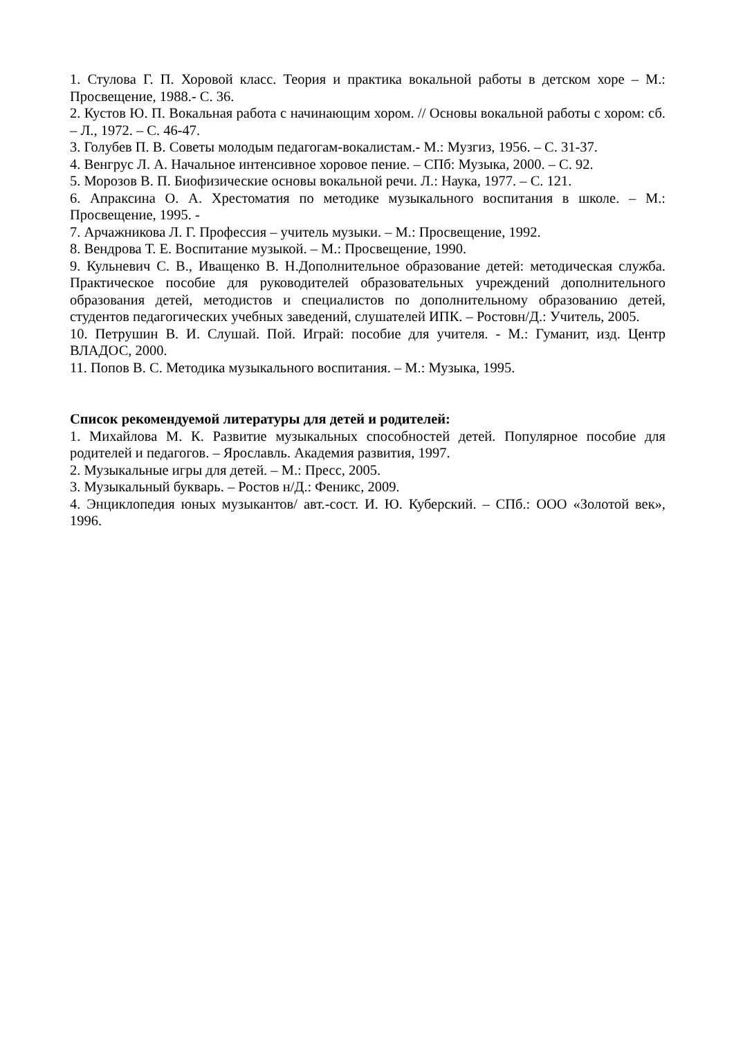1. Стулова Г. П. Хоровой класс. Теория и практика вокальной работы в детском хоре – М.: Просвещение, 1988.- С. 36.
2. Кустов Ю. П. Вокальная работа с начинающим хором. // Основы вокальной работы с хором: сб. – Л., 1972. – С. 46-47.
3. Голубев П. В. Советы молодым педагогам-вокалистам.- М.: Музгиз, 1956. – С. 31-37.
4. Венгрус Л. А. Начальное интенсивное хоровое пение. – СПб: Музыка, 2000. – С. 92.
5. Морозов В. П. Биофизические основы вокальной речи. Л.: Наука, 1977. – С. 121.
6. Апраксина О. А. Хрестоматия по методике музыкального воспитания в школе. – М.: Просвещение, 1995. -
7. Арчажникова Л. Г. Профессия – учитель музыки. – М.: Просвещение, 1992.
8. Вендрова Т. Е. Воспитание музыкой. – М.: Просвещение, 1990.
9. Кульневич С. В., Иващенко В. Н.Дополнительное образование детей: методическая служба. Практическое пособие для руководителей образовательных учреждений дополнительного образования детей, методистов и специалистов по дополнительному образованию детей, студентов педагогических учебных заведений, слушателей ИПК. – Ростовн/Д.: Учитель, 2005.
10. Петрушин В. И. Слушай. Пой. Играй: пособие для учителя. - М.: Гуманит, изд. Центр ВЛАДОС, 2000.
11. Попов В. С. Методика музыкального воспитания. – М.: Музыка, 1995.
Список рекомендуемой литературы для детей и родителей:
1. Михайлова М. К. Развитие музыкальных способностей детей. Популярное пособие для родителей и педагогов. – Ярославль. Академия развития, 1997.
2. Музыкальные игры для детей. – М.: Пресс, 2005.
3. Музыкальный букварь. – Ростов н/Д.: Феникс, 2009.
4. Энциклопедия юных музыкантов/ авт.-сост. И. Ю. Куберский. – СПб.: ООО «Золотой век», 1996.